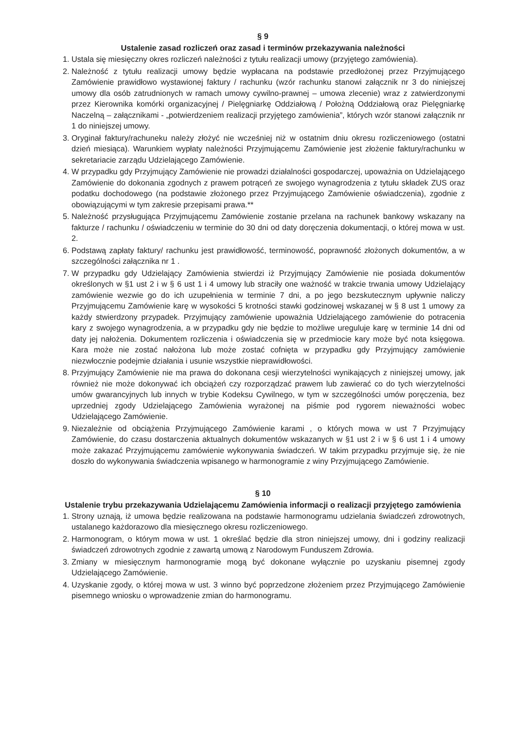§ 9
Ustalenie zasad rozliczeń oraz zasad i terminów przekazywania należności
1. Ustala się miesięczny okres rozliczeń należności z tytułu realizacji umowy (przyjętego zamówienia).
2. Należność z tytułu realizacji umowy będzie wypłacana na podstawie przedłożonej przez Przyjmującego Zamówienie prawidłowo wystawionej faktury / rachunku (wzór rachunku stanowi załącznik nr 3 do niniejszej umowy dla osób zatrudnionych w ramach umowy cywilno-prawnej – umowa zlecenie) wraz z zatwierdzonymi przez Kierownika komórki organizacyjnej / Pielęgniarkę Oddziałową / Położną Oddziałową oraz Pielęgniarkę Naczelną – załącznikami - „potwierdzeniem realizacji przyjętego zamówienia”, których wzór stanowi załącznik nr 1 do niniejszej umowy.
3. Oryginał faktury/rachuneku należy złożyć nie wcześniej niż w ostatnim dniu okresu rozliczeniowego (ostatni dzień miesiąca). Warunkiem wypłaty należności Przyjmującemu Zamówienie jest złożenie faktury/rachunku w sekretariacie zarządu Udzielającego Zamówienie.
4. W przypadku gdy Przyjmujący Zamówienie nie prowadzi działalności gospodarczej, upoważnia on Udzielającego Zamówienie do dokonania zgodnych z prawem potrąceń ze swojego wynagrodzenia z tytułu składek ZUS oraz podatku dochodowego (na podstawie złożonego przez Przyjmującego Zamówienie oświadczenia), zgodnie z obowiązującymi w tym zakresie przepisami prawa.**
5. Należność przysługująca Przyjmującemu Zamówienie zostanie przelana na rachunek bankowy wskazany na fakturze / rachunku / oświadczeniu w terminie do 30 dni od daty doręczenia dokumentacji, o której mowa w ust. 2.
6. Podstawą zapłaty faktury/ rachunku jest prawidłowość, terminowość, poprawność złożonych dokumentów, a w szczególności załącznika nr 1 .
7. W przypadku gdy Udzielający Zamówienia stwierdzi iż Przyjmujący Zamówienie nie posiada dokumentów określonych w §1 ust 2 i w § 6 ust 1 i 4 umowy lub straciły one ważność w trakcie trwania umowy Udzielający zamówienie wezwie go do ich uzupełnienia w terminie 7 dni, a po jego bezskutecznym upływnie naliczy Przyjmującemu Zamówienie karę w wysokości 5 krotności stawki godzinowej wskazanej w § 8 ust 1 umowy za każdy stwierdzony przypadek. Przyjmujący zamówienie upoważnia Udzielającego zamówienie do potracenia kary z swojego wynagrodzenia, a w przypadku gdy nie będzie to możliwe ureguluje karę w terminie 14 dni od daty jej nałożenia. Dokumentem rozliczenia i oświadczenia się w przedmiocie kary może być nota księgowa. Kara może nie zostać nałożona lub może zostać cofnięta w przypadku gdy Przyjmujący zamówienie niezwłocznie podejmie działania i usunie wszystkie nieprawidłowości.
8. Przyjmujący Zamówienie nie ma prawa do dokonana cesji wierzytelności wynikających z niniejszej umowy, jak również nie może dokonywać ich obciążeń czy rozporządzać prawem lub zawierać co do tych wierzytelności umów gwarancyjnych lub innych w trybie Kodeksu Cywilnego, w tym w szczególności umów poręczenia, bez uprzedniej zgody Udzielającego Zamówienia wyrażonej na piśmie pod rygorem nieważności wobec Udzielającego Zamówienie.
9. Niezależnie od obciążenia Przyjmującego Zamówienie karami , o których mowa w ust 7 Przyjmujący Zamówienie, do czasu dostarczenia aktualnych dokumentów wskazanych w §1 ust 2 i w § 6 ust 1 i 4 umowy może zakazać Przyjmującemu zamówienie wykonywania świadczeń. W takim przypadku przyjmuje się, że nie doszło do wykonywania świadczenia wpisanego w harmonogramie z winy Przyjmującego Zamówienie.
§ 10
Ustalenie trybu przekazywania Udzielającemu Zamówienia informacji o realizacji przyjętego zamówienia
1. Strony uznają, iż umowa będzie realizowana na podstawie harmonogramu udzielania świadczeń zdrowotnych, ustalanego każdorazowo dla miesięcznego okresu rozliczeniowego.
2. Harmonogram, o którym mowa w ust. 1 określać będzie dla stron niniejszej umowy, dni i godziny realizacji świadczeń zdrowotnych zgodnie z zawartą umową z Narodowym Funduszem Zdrowia.
3. Zmiany w miesięcznym harmonogramie mogą być dokonane wyłącznie po uzyskaniu pisemnej zgody Udzielającego Zamówienie.
4. Uzyskanie zgody, o której mowa w ust. 3 winno być poprzedzone złożeniem przez Przyjmującego Zamówienie pisemnego wniosku o wprowadzenie zmian do harmonogramu.
​